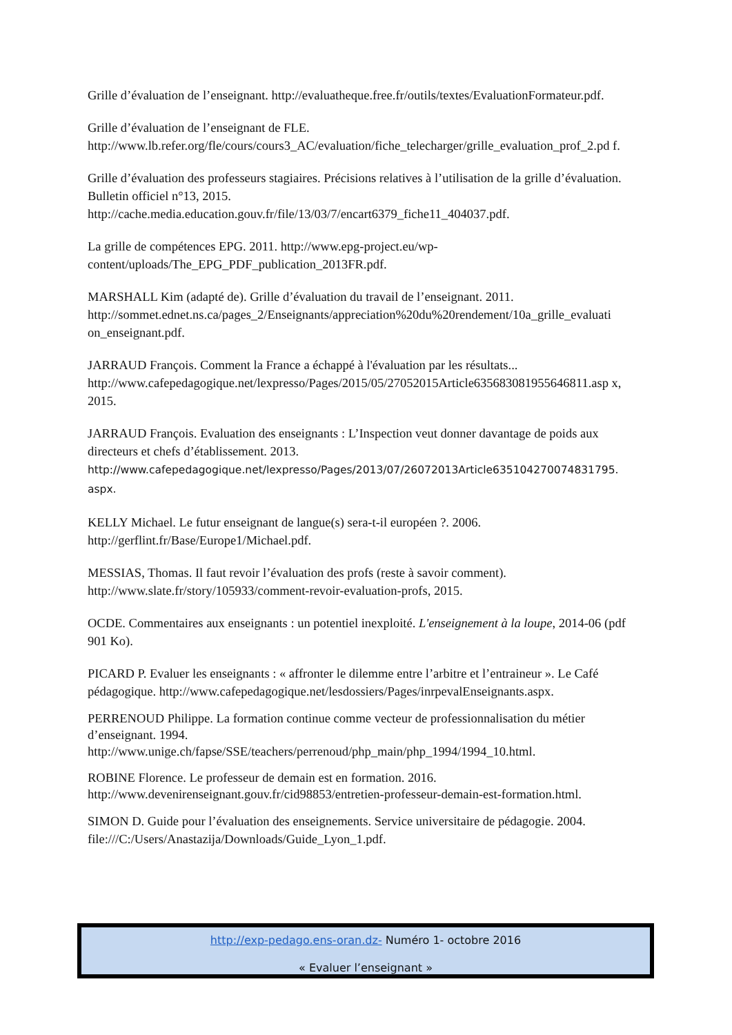Grille d’évaluation de l’enseignant. http://evaluatheque.free.fr/outils/textes/EvaluationFormateur.pdf.
Grille d’évaluation de l’enseignant de FLE.
http://www.lb.refer.org/fle/cours/cours3_AC/evaluation/fiche_telecharger/grille_evaluation_prof_2.pd f.
Grille d’évaluation des professeurs stagiaires. Précisions relatives à l’utilisation de la grille d’évaluation. Bulletin officiel n°13, 2015.
http://cache.media.education.gouv.fr/file/13/03/7/encart6379_fiche11_404037.pdf.
La grille de compétences EPG. 2011. http://www.epg-project.eu/wp-
content/uploads/The_EPG_PDF_publication_2013FR.pdf.
MARSHALL Kim (adapté de). Grille d’évaluation du travail de l’enseignant. 2011.
http://sommet.ednet.ns.ca/pages_2/Enseignants/appreciation%20du%20rendement/10a_grille_evaluati on_enseignant.pdf.
JARRAUD François. Comment la France a échappé à l'évaluation par les résultats...
http://www.cafepedagogique.net/lexpresso/Pages/2015/05/27052015Article635683081955646811.asp x, 2015.
JARRAUD François. Evaluation des enseignants : L’Inspection veut donner davantage de poids aux directeurs et chefs d’établissement. 2013.
http://www.cafepedagogique.net/lexpresso/Pages/2013/07/26072013Article635104270074831795. aspx.
KELLY Michael. Le futur enseignant de langue(s) sera-t-il européen ?. 2006.
http://gerflint.fr/Base/Europe1/Michael.pdf.
MESSIAS, Thomas. Il faut revoir l’évaluation des profs (reste à savoir comment).
http://www.slate.fr/story/105933/comment-revoir-evaluation-profs, 2015.
OCDE. Commentaires aux enseignants : un potentiel inexploité. L'enseignement à la loupe, 2014-06 (pdf 901 Ko).
PICARD P. Evaluer les enseignants : « affronter le dilemme entre l’arbitre et l’entraineur ». Le Café pédagogique. http://www.cafepedagogique.net/lesdossiers/Pages/inrpevalEnseignants.aspx.
PERRENOUD Philippe. La formation continue comme vecteur de professionnalisation du métier d’enseignant. 1994.
http://www.unige.ch/fapse/SSE/teachers/perrenoud/php_main/php_1994/1994_10.html.
ROBINE Florence. Le professeur de demain est en formation. 2016.
http://www.devenirenseignant.gouv.fr/cid98853/entretien-professeur-demain-est-formation.html.
SIMON D. Guide pour l’évaluation des enseignements. Service universitaire de pédagogie. 2004.
file:///C:/Users/Anastazija/Downloads/Guide_Lyon_1.pdf.
http://exp-pedago.ens-oran.dz- Numéro 1- octobre 2016
« Evaluer l’enseignant »